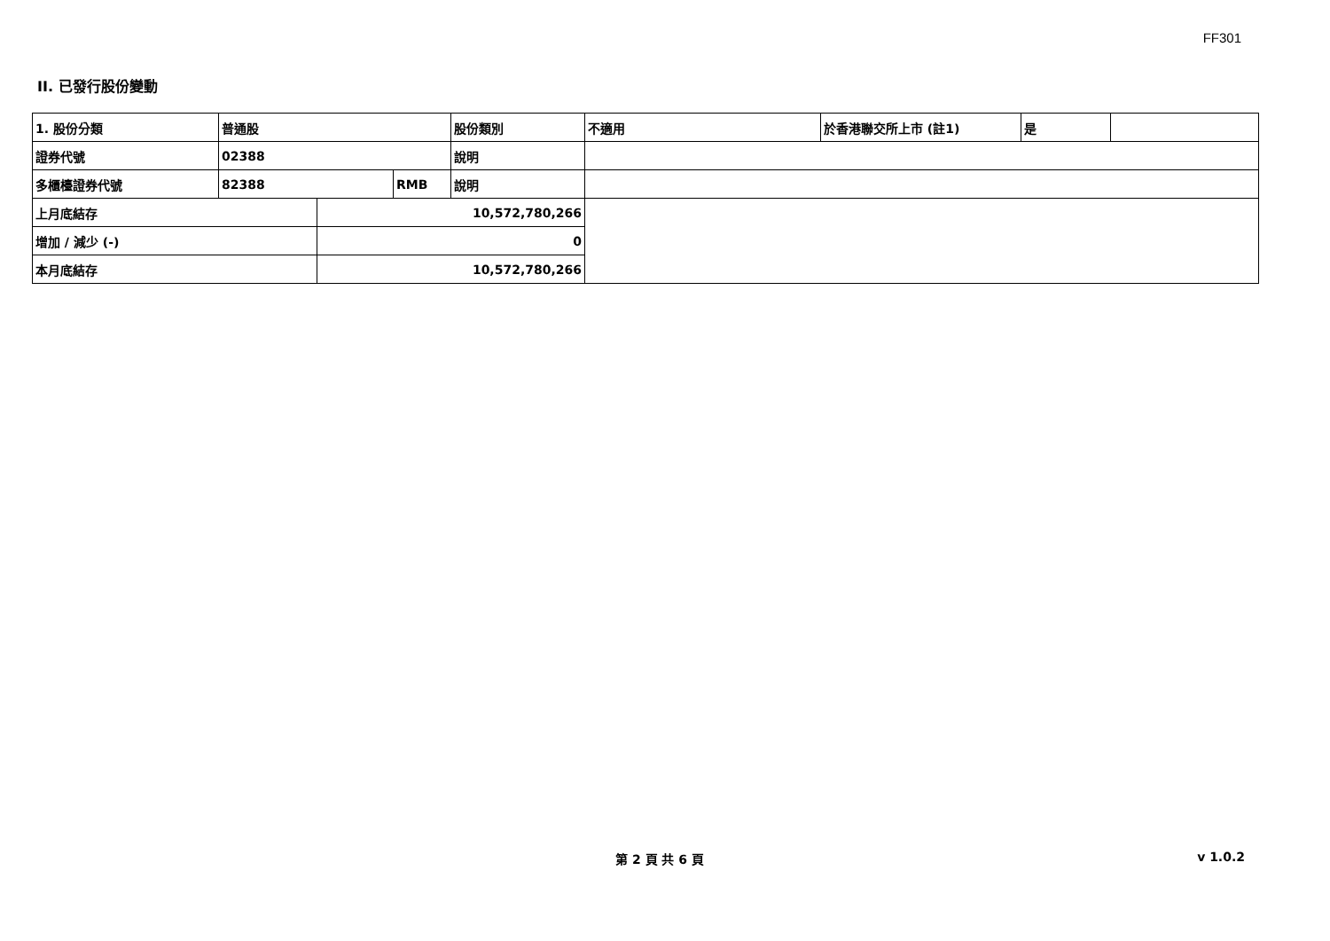FF301
II. 已發行股份變動
| 1. 股份分類 | 普通股 | | | 股份類別 | 不適用 | 於香港聯交所上市 (註1) | 是 | |
| 證券代號 | 02388 | | | 說明 | | | | |
| 多櫃檯證券代號 | 82388 | | RMB | 說明 | | | | |
| 上月底結存 | | 10,572,780,266 | | | | | | |
| 增加 / 減少 (-) | | 0 | | | | | | |
| 本月底結存 | | 10,572,780,266 | | | | | | |
第 2 頁 共 6 頁 v 1.0.2